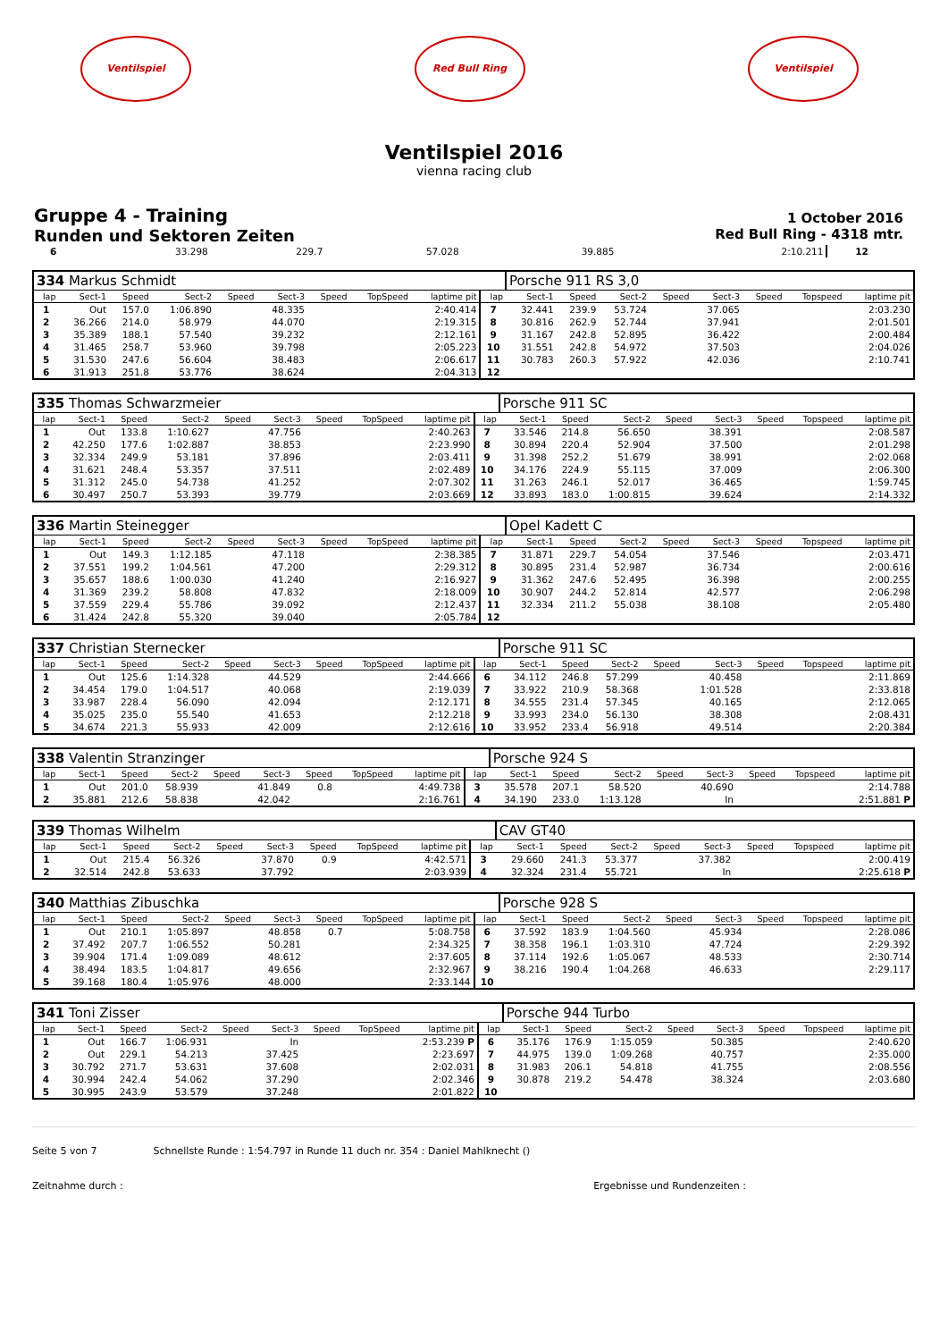Ventilspiel Red Bull Ring Ventilspiel
Ventilspiel 2016
vienna racing club
Gruppe 4 - Training
Runden und Sektoren Zeiten
1 October 2016
Red Bull Ring - 4318 mtr.
| 6 | 33.298 | 229.7 | 57.028 | | 39.885 | | | 2:10.211 | 12 | |
| 334 Markus Schmidt | | | | | | | | | | Porsche 911 RS 3,0 | | | | | | | |
| lap | Sect-1 | Speed | Sect-2 | Speed | Sect-3 | Speed | TopSpeed | laptime pit | lap | Sect-1 | Speed | Sect-2 | Speed | Sect-3 | Speed | Topspeed | laptime pit |
| 1 | Out | 157.0 | 1:06.890 | | 48.335 | | | 2:40.414 | 7 | 32.441 | 239.9 | 53.724 | | 37.065 | | | 2:03.230 |
| 2 | 36.266 | 214.0 | 58.979 | | 44.070 | | | 2:19.315 | 8 | 30.816 | 262.9 | 52.744 | | 37.941 | | | 2:01.501 |
| 3 | 35.389 | 188.1 | 57.540 | | 39.232 | | | 2:12.161 | 9 | 31.167 | 242.8 | 52.895 | | 36.422 | | | 2:00.484 |
| 4 | 31.465 | 258.7 | 53.960 | | 39.798 | | | 2:05.223 | 10 | 31.551 | 242.8 | 54.972 | | 37.503 | | | 2:04.026 |
| 5 | 31.530 | 247.6 | 56.604 | | 38.483 | | | 2:06.617 | 11 | 30.783 | 260.3 | 57.922 | | 42.036 | | | 2:10.741 |
| 6 | 31.913 | 251.8 | 53.776 | | 38.624 | | | 2:04.313 | 12 | | | | | | | | |
| 335 Thomas Schwarzmeier | | | | | | | | | | Porsche 911 SC | | | | | | | |
| lap | Sect-1 | Speed | Sect-2 | Speed | Sect-3 | Speed | TopSpeed | laptime pit | lap | Sect-1 | Speed | Sect-2 | Speed | Sect-3 | Speed | Topspeed | laptime pit |
| 1 | Out | 133.8 | 1:10.627 | | 47.756 | | | 2:40.263 | 7 | 33.546 | 214.8 | 56.650 | | 38.391 | | | 2:08.587 |
| 2 | 42.250 | 177.6 | 1:02.887 | | 38.853 | | | 2:23.990 | 8 | 30.894 | 220.4 | 52.904 | | 37.500 | | | 2:01.298 |
| 3 | 32.334 | 249.9 | 53.181 | | 37.896 | | | 2:03.411 | 9 | 31.398 | 252.2 | 51.679 | | 38.991 | | | 2:02.068 |
| 4 | 31.621 | 248.4 | 53.357 | | 37.511 | | | 2:02.489 | 10 | 34.176 | 224.9 | 55.115 | | 37.009 | | | 2:06.300 |
| 5 | 31.312 | 245.0 | 54.738 | | 41.252 | | | 2:07.302 | 11 | 31.263 | 246.1 | 52.017 | | 36.465 | | | 1:59.745 |
| 6 | 30.497 | 250.7 | 53.393 | | 39.779 | | | 2:03.669 | 12 | 33.893 | 183.0 | 1:00.815 | | 39.624 | | | 2:14.332 |
| 336 Martin Steinegger | | | | | | | | | | Opel Kadett C | | | | | | | |
| lap | Sect-1 | Speed | Sect-2 | Speed | Sect-3 | Speed | TopSpeed | laptime pit | lap | Sect-1 | Speed | Sect-2 | Speed | Sect-3 | Speed | Topspeed | laptime pit |
| 1 | Out | 149.3 | 1:12.185 | | 47.118 | | | 2:38.385 | 7 | 31.871 | 229.7 | 54.054 | | 37.546 | | | 2:03.471 |
| 2 | 37.551 | 199.2 | 1:04.561 | | 47.200 | | | 2:29.312 | 8 | 30.895 | 231.4 | 52.987 | | 36.734 | | | 2:00.616 |
| 3 | 35.657 | 188.6 | 1:00.030 | | 41.240 | | | 2:16.927 | 9 | 31.362 | 247.6 | 52.495 | | 36.398 | | | 2:00.255 |
| 4 | 31.369 | 239.2 | 58.808 | | 47.832 | | | 2:18.009 | 10 | 30.907 | 244.2 | 52.814 | | 42.577 | | | 2:06.298 |
| 5 | 37.559 | 229.4 | 55.786 | | 39.092 | | | 2:12.437 | 11 | 32.334 | 211.2 | 55.038 | | 38.108 | | | 2:05.480 |
| 6 | 31.424 | 242.8 | 55.320 | | 39.040 | | | 2:05.784 | 12 | | | | | | | | |
| 337 Christian Sternecker | | | | | | | | | | Porsche 911 SC | | | | | | | |
| lap | Sect-1 | Speed | Sect-2 | Speed | Sect-3 | Speed | TopSpeed | laptime pit | lap | Sect-1 | Speed | Sect-2 | Speed | Sect-3 | Speed | Topspeed | laptime pit |
| 1 | Out | 125.6 | 1:14.328 | | 44.529 | | | 2:44.666 | 6 | 34.112 | 246.8 | 57.299 | | 40.458 | | | 2:11.869 |
| 2 | 34.454 | 179.0 | 1:04.517 | | 40.068 | | | 2:19.039 | 7 | 33.922 | 210.9 | 58.368 | | 1:01.528 | | | 2:33.818 |
| 3 | 33.987 | 228.4 | 56.090 | | 42.094 | | | 2:12.171 | 8 | 34.555 | 231.4 | 57.345 | | 40.165 | | | 2:12.065 |
| 4 | 35.025 | 235.0 | 55.540 | | 41.653 | | | 2:12.218 | 9 | 33.993 | 234.0 | 56.130 | | 38.308 | | | 2:08.431 |
| 5 | 34.674 | 221.3 | 55.933 | | 42.009 | | | 2:12.616 | 10 | 33.952 | 233.4 | 56.918 | | 49.514 | | | 2:20.384 |
| 338 Valentin Stranzinger | | | | | | | | | | Porsche 924 S | | | | | | | |
| lap | Sect-1 | Speed | Sect-2 | Speed | Sect-3 | Speed | TopSpeed | laptime pit | lap | Sect-1 | Speed | Sect-2 | Speed | Sect-3 | Speed | Topspeed | laptime pit |
| 1 | Out | 201.0 | 58.939 | | 41.849 | 0.8 | | 4:49.738 | 3 | 35.578 | 207.1 | 58.520 | | 40.690 | | | 2:14.788 |
| 2 | 35.881 | 212.6 | 58.838 | | 42.042 | | | 2:16.761 | 4 | 34.190 | 233.0 | 1:13.128 | | In | | | 2:51.881 P |
| 339 Thomas Wilhelm | | | | | | | | | | CAV GT40 | | | | | | | |
| lap | Sect-1 | Speed | Sect-2 | Speed | Sect-3 | Speed | TopSpeed | laptime pit | lap | Sect-1 | Speed | Sect-2 | Speed | Sect-3 | Speed | Topspeed | laptime pit |
| 1 | Out | 215.4 | 56.326 | | 37.870 | 0.9 | | 4:42.571 | 3 | 29.660 | 241.3 | 53.377 | | 37.382 | | | 2:00.419 |
| 2 | 32.514 | 242.8 | 53.633 | | 37.792 | | | 2:03.939 | 4 | 32.324 | 231.4 | 55.721 | | In | | | 2:25.618 P |
| 340 Matthias Zibuschka | | | | | | | | | | Porsche 928 S | | | | | | | |
| lap | Sect-1 | Speed | Sect-2 | Speed | Sect-3 | Speed | TopSpeed | laptime pit | lap | Sect-1 | Speed | Sect-2 | Speed | Sect-3 | Speed | Topspeed | laptime pit |
| 1 | Out | 210.1 | 1:05.897 | | 48.858 | 0.7 | | 5:08.758 | 6 | 37.592 | 183.9 | 1:04.560 | | 45.934 | | | 2:28.086 |
| 2 | 37.492 | 207.7 | 1:06.552 | | 50.281 | | | 2:34.325 | 7 | 38.358 | 196.1 | 1:03.310 | | 47.724 | | | 2:29.392 |
| 3 | 39.904 | 171.4 | 1:09.089 | | 48.612 | | | 2:37.605 | 8 | 37.114 | 192.6 | 1:05.067 | | 48.533 | | | 2:30.714 |
| 4 | 38.494 | 183.5 | 1:04.817 | | 49.656 | | | 2:32.967 | 9 | 38.216 | 190.4 | 1:04.268 | | 46.633 | | | 2:29.117 |
| 5 | 39.168 | 180.4 | 1:05.976 | | 48.000 | | | 2:33.144 | 10 | | | | | | | | |
| 341 Toni Zisser | | | | | | | | | | Porsche 944 Turbo | | | | | | | |
| lap | Sect-1 | Speed | Sect-2 | Speed | Sect-3 | Speed | TopSpeed | laptime pit | lap | Sect-1 | Speed | Sect-2 | Speed | Sect-3 | Speed | Topspeed | laptime pit |
| 1 | Out | 166.7 | 1:06.931 | | In | | | 2:53.239 P | 6 | 35.176 | 176.9 | 1:15.059 | | 50.385 | | | 2:40.620 |
| 2 | Out | 229.1 | 54.213 | | 37.425 | | | 2:23.697 | 7 | 44.975 | 139.0 | 1:09.268 | | 40.757 | | | 2:35.000 |
| 3 | 30.792 | 271.7 | 53.631 | | 37.608 | | | 2:02.031 | 8 | 31.983 | 206.1 | 54.818 | | 41.755 | | | 2:08.556 |
| 4 | 30.994 | 242.4 | 54.062 | | 37.290 | | | 2:02.346 | 9 | 30.878 | 219.2 | 54.478 | | 38.324 | | | 2:03.680 |
| 5 | 30.995 | 243.9 | 53.579 | | 37.248 | | | 2:01.822 | 10 | | | | | | | | |
Seite 5 von 7 Schnellste Runde : 1:54.797 in Runde 11 duch nr. 354 : Daniel Mahlknecht ()
Zeitnahme durch : Ergebnisse und Rundenzeiten :